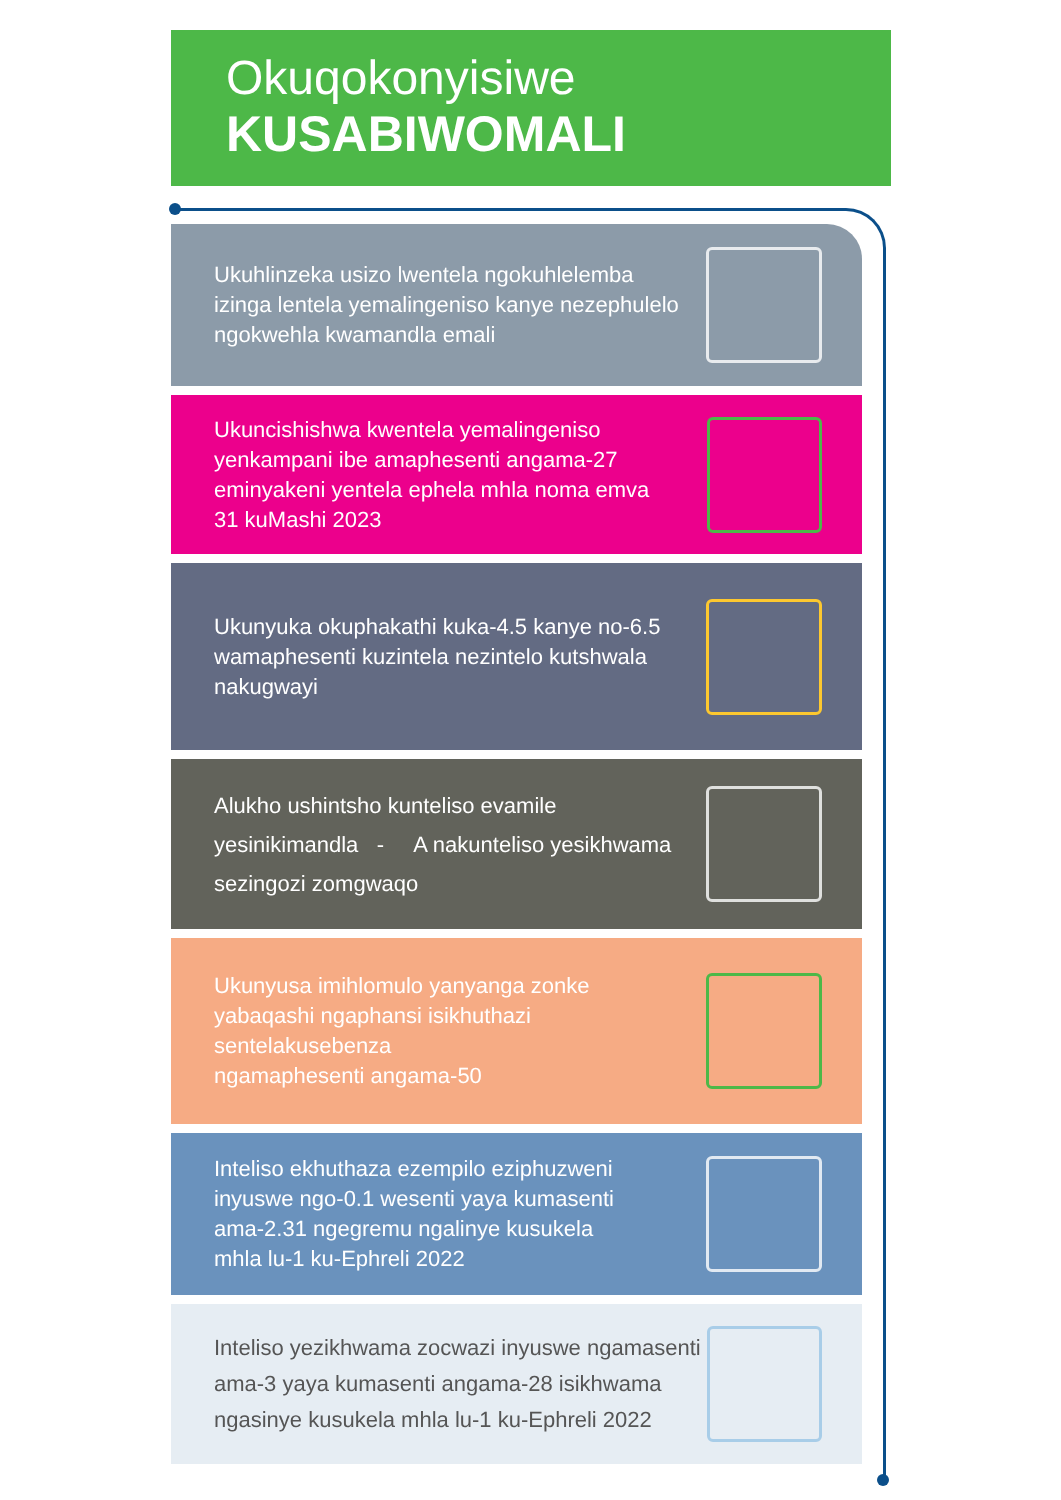Okuqokonyisiwe
KUSABIWOMALI
Ukuhlinzeka usizo lwentela ngokuhlelemba izinga lentela yemalingeniso kanye nezephulelo ngokwehla kwamandla emali
Ukuncishishwa kwentela yemalingeniso yenkampani ibe amaphesenti angama-27 eminyakeni yentela ephela mhla noma emva
31 kuMashi 2023
Ukunyuka okuphakathi kuka-4.5 kanye no-6.5 wamaphesenti kuzintela nezintelo kutshwala nakugwayi
Alukho ushintsho kunteliso evamile yesinikimandla - A nakunteliso yesikhwama sezingozi zomgwaqo
Ukunyusa imihlomulo yanyanga zonke yabaqashi ngaphansi isikhuthazi sentelakusebenza
ngamaphesenti angama-50
Inteliso ekhuthaza ezempilo eziphuzweni inyuswe ngo-0.1 wesenti yaya kumasenti ama-2.31 ngegremu ngalinye kusukela mhla lu-1 ku-Ephreli 2022
Inteliso yezikhwama zocwazi inyuswe ngamasenti
ama-3 yaya kumasenti angama-28 isikhwama ngasinye kusukela mhla lu-1 ku-Ephreli 2022